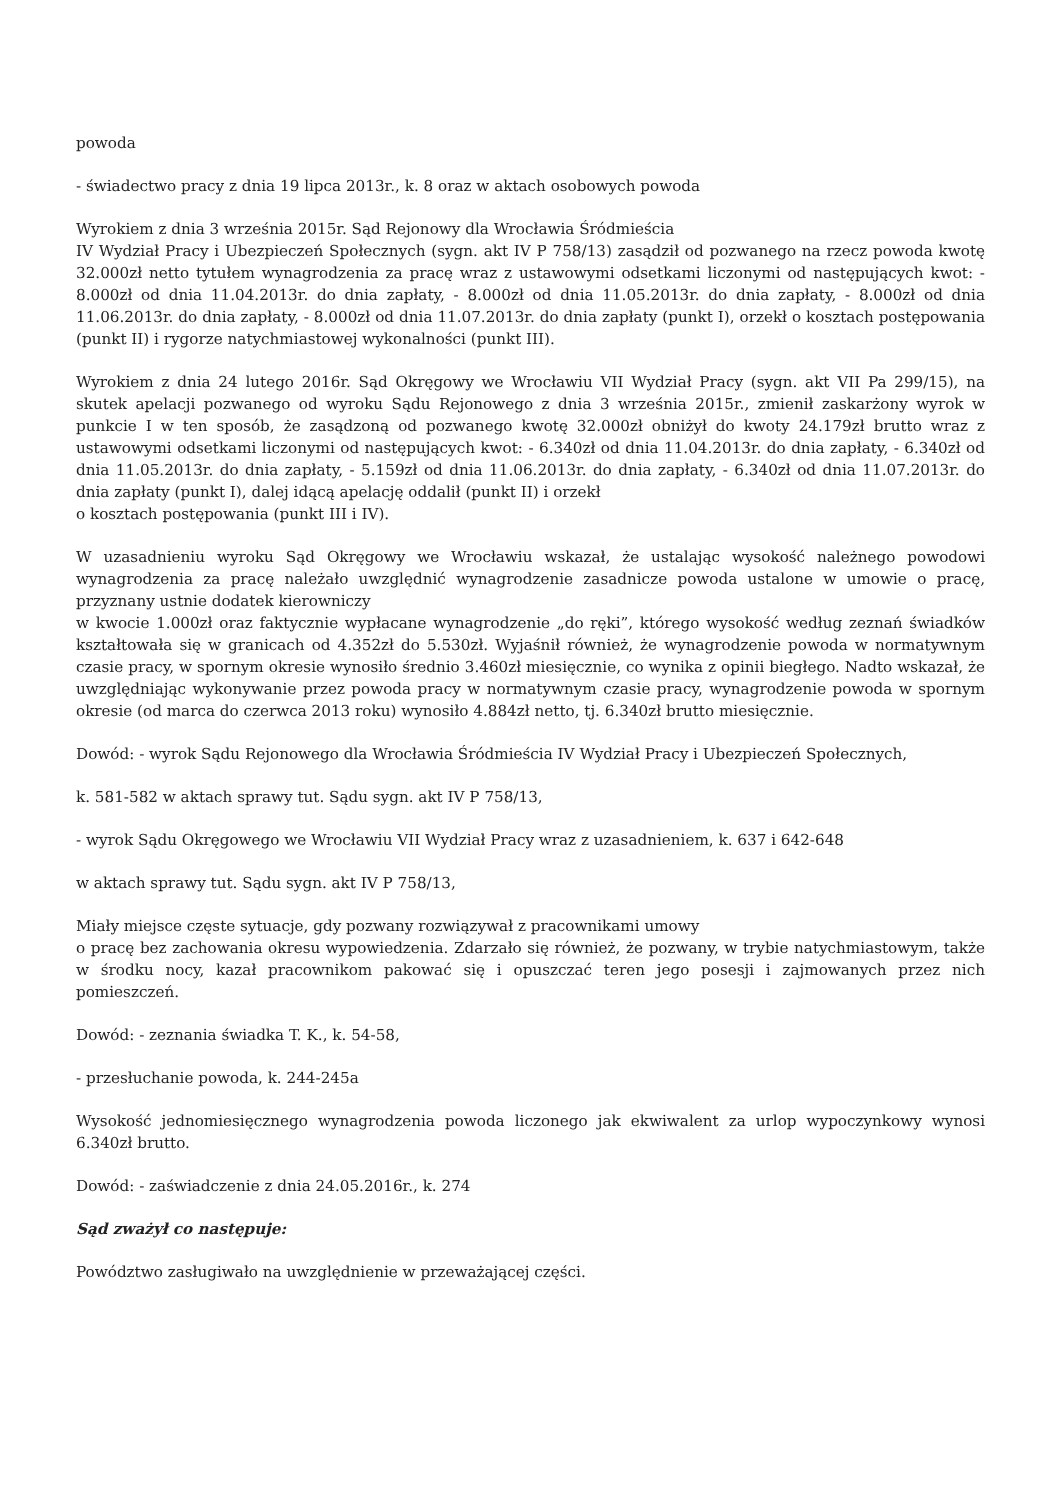powoda
- świadectwo pracy z dnia 19 lipca 2013r., k. 8 oraz w aktach osobowych powoda
Wyrokiem z dnia 3 września 2015r. Sąd Rejonowy dla Wrocławia Śródmieścia
IV Wydział Pracy i Ubezpieczeń Społecznych (sygn. akt IV P 758/13) zasądził od pozwanego na rzecz powoda kwotę 32.000zł netto tytułem wynagrodzenia za pracę wraz z ustawowymi odsetkami liczonymi od następujących kwot: - 8.000zł od dnia 11.04.2013r. do dnia zapłaty, - 8.000zł od dnia 11.05.2013r. do dnia zapłaty, - 8.000zł od dnia 11.06.2013r. do dnia zapłaty, - 8.000zł od dnia 11.07.2013r. do dnia zapłaty (punkt I), orzekł o kosztach postępowania (punkt II) i rygorze natychmiastowej wykonalności (punkt III).
Wyrokiem z dnia 24 lutego 2016r. Sąd Okręgowy we Wrocławiu VII Wydział Pracy (sygn. akt VII Pa 299/15), na skutek apelacji pozwanego od wyroku Sądu Rejonowego z dnia 3 września 2015r., zmienił zaskarżony wyrok w punkcie I w ten sposób, że zasądzoną od pozwanego kwotę 32.000zł obniżył do kwoty 24.179zł brutto wraz z ustawowymi odsetkami liczonymi od następujących kwot: - 6.340zł od dnia 11.04.2013r. do dnia zapłaty, - 6.340zł od dnia 11.05.2013r. do dnia zapłaty, - 5.159zł od dnia 11.06.2013r. do dnia zapłaty, - 6.340zł od dnia 11.07.2013r. do dnia zapłaty (punkt I), dalej idącą apelację oddalił (punkt II) i orzekł
o kosztach postępowania (punkt III i IV).
W uzasadnieniu wyroku Sąd Okręgowy we Wrocławiu wskazał, że ustalając wysokość należnego powodowi wynagrodzenia za pracę należało uwzględnić wynagrodzenie zasadnicze powoda ustalone w umowie o pracę, przyznany ustnie dodatek kierowniczy
w kwocie 1.000zł oraz faktycznie wypłacane wynagrodzenie „do ręki”, którego wysokość według zeznań świadków kształtowała się w granicach od 4.352zł do 5.530zł. Wyjaśnił również, że wynagrodzenie powoda w normatywnym czasie pracy, w spornym okresie wynosiło średnio 3.460zł miesięcznie, co wynika z opinii biegłego. Nadto wskazał, że uwzględniając wykonywanie przez powoda pracy w normatywnym czasie pracy, wynagrodzenie powoda w spornym okresie (od marca do czerwca 2013 roku) wynosiło 4.884zł netto, tj. 6.340zł brutto miesięcznie.
Dowód: - wyrok Sądu Rejonowego dla Wrocławia Śródmieścia IV Wydział Pracy i Ubezpieczeń Społecznych,
k. 581-582 w aktach sprawy tut. Sądu sygn. akt IV P 758/13,
- wyrok Sądu Okręgowego we Wrocławiu VII Wydział Pracy wraz z uzasadnieniem, k. 637 i 642-648
w aktach sprawy tut. Sądu sygn. akt IV P 758/13,
Miały miejsce częste sytuacje, gdy pozwany rozwiązywał z pracownikami umowy
o pracę bez zachowania okresu wypowiedzenia. Zdarzało się również, że pozwany, w trybie natychmiastowym, także w środku nocy, kazał pracownikom pakować się i opuszczać teren jego posesji i zajmowanych przez nich pomieszczeń.
Dowód: - zeznania świadka T. K., k. 54-58,
- przesłuchanie powoda, k. 244-245a
Wysokość jednomiesięcznego wynagrodzenia powoda liczonego jak ekwiwalent za urlop wypoczynkowy wynosi 6.340zł brutto.
Dowód: - zaświadczenie z dnia 24.05.2016r., k. 274
Sąd zważył co następuje:
Powództwo zasługiwało na uwzględnienie w przeważającej części.